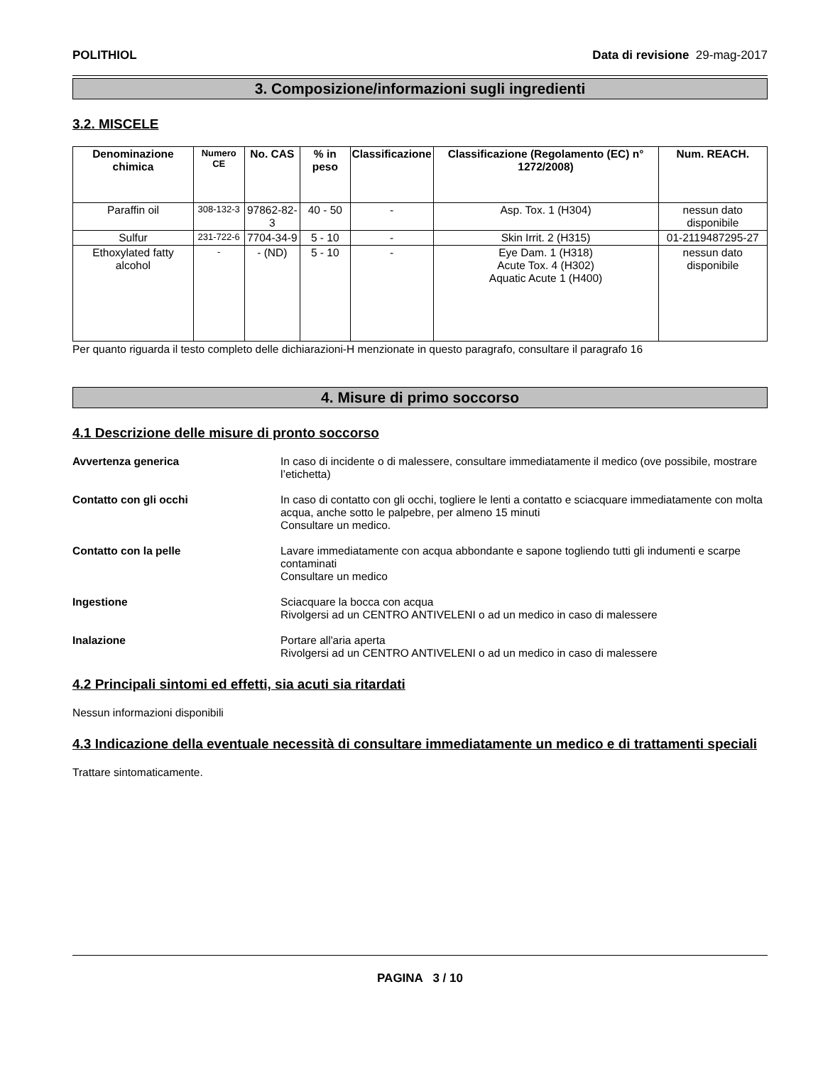POLITHIOL Data di revisione 29-mag-2017
3. Composizione/informazioni sugli ingredienti
3.2. MISCELE
| Denominazione chimica | Numero CE | No. CAS | % in peso | Classificazione | Classificazione (Regolamento (EC) n° 1272/2008) | Num. REACH. |
| --- | --- | --- | --- | --- | --- | --- |
| Paraffin oil | 308-132-3 | 97862-82-3 | 40 - 50 | - | Asp. Tox. 1 (H304) | nessun dato disponibile |
| Sulfur | 231-722-6 | 7704-34-9 | 5 - 10 | - | Skin Irrit. 2 (H315) | 01-2119487295-27 |
| Ethoxylated fatty alcohol | - | - (ND) | 5 - 10 | - | Eye Dam. 1 (H318) Acute Tox. 4 (H302) Aquatic Acute 1 (H400) | nessun dato disponibile |
Per quanto riguarda il testo completo delle dichiarazioni-H menzionate in questo paragrafo, consultare il paragrafo 16
4. Misure di primo soccorso
4.1 Descrizione delle misure di pronto soccorso
Avvertenza generica In caso di incidente o di malessere, consultare immediatamente il medico (ove possibile, mostrare l’etichetta)
Contatto con gli occhi In caso di contatto con gli occhi, togliere le lenti a contatto e sciacquare immediatamente con molta acqua, anche sotto le palpebre, per almeno 15 minuti
Consultare un medico.
Contatto con la pelle Lavare immediatamente con acqua abbondante e sapone togliendo tutti gli indumenti e scarpe contaminati
Consultare un medico
Ingestione Sciacquare la bocca con acqua
Rivolgersi ad un CENTRO ANTIVELENI o ad un medico in caso di malessere
Inalazione Portare all'aria aperta
Rivolgersi ad un CENTRO ANTIVELENI o ad un medico in caso di malessere
4.2 Principali sintomi ed effetti, sia acuti sia ritardati
Nessun informazioni disponibili
4.3 Indicazione della eventuale necessità di consultare immediatamente un medico e di trattamenti speciali
Trattare sintomaticamente.
PAGINA 3 / 10